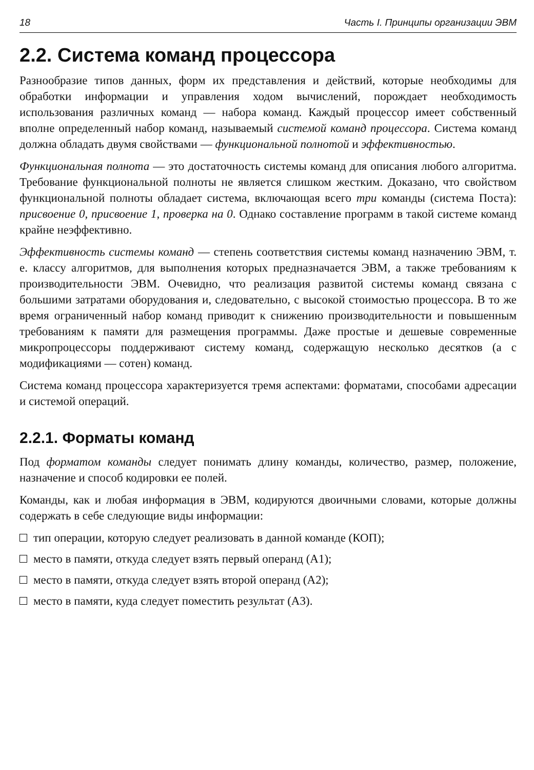18 Часть I. Принципы организации ЭВМ
2.2. Система команд процессора
Разнообразие типов данных, форм их представления и действий, которые необходимы для обработки информации и управления ходом вычислений, порождает необходимость использования различных команд — набора команд. Каждый процессор имеет собственный вполне определенный набор команд, называемый системой команд процессора. Система команд должна обладать двумя свойствами — функциональной полнотой и эффективностью.
Функциональная полнота — это достаточность системы команд для описания любого алгоритма. Требование функциональной полноты не является слишком жестким. Доказано, что свойством функциональной полноты обладает система, включающая всего три команды (система Поста): присвоение 0, присвоение 1, проверка на 0. Однако составление программ в такой системе команд крайне неэффективно.
Эффективность системы команд — степень соответствия системы команд назначению ЭВМ, т. е. классу алгоритмов, для выполнения которых предназначается ЭВМ, а также требованиям к производительности ЭВМ. Очевидно, что реализация развитой системы команд связана с большими затратами оборудования и, следовательно, с высокой стоимостью процессора. В то же время ограниченный набор команд приводит к снижению производительности и повышенным требованиям к памяти для размещения программы. Даже простые и дешевые современные микропроцессоры поддерживают систему команд, содержащую несколько десятков (а с модификациями — сотен) команд.
Система команд процессора характеризуется тремя аспектами: форматами, способами адресации и системой операций.
2.2.1. Форматы команд
Под форматом команды следует понимать длину команды, количество, размер, положение, назначение и способ кодировки ее полей.
Команды, как и любая информация в ЭВМ, кодируются двоичными словами, которые должны содержать в себе следующие виды информации:
тип операции, которую следует реализовать в данной команде (КОП);
место в памяти, откуда следует взять первый операнд (А1);
место в памяти, откуда следует взять второй операнд (А2);
место в памяти, куда следует поместить результат (А3).